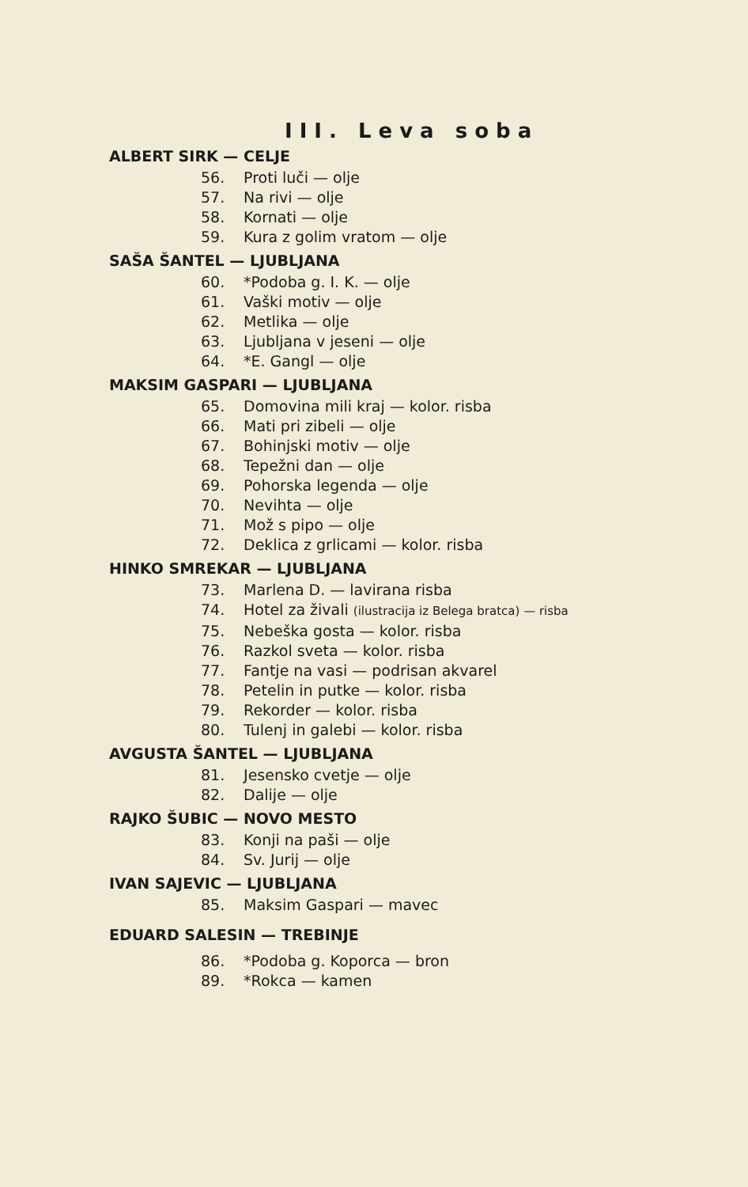III. Leva soba
ALBERT SIRK — CELJE
56. Proti luči — olje
57. Na rivi — olje
58. Kornati — olje
59. Kura z golim vratom — olje
SAŠA ŠANTEL — LJUBLJANA
60. *Podoba g. I. K. — olje
61. Vaški motiv — olje
62. Metlika — olje
63. Ljubljana v jeseni — olje
64. *E. Gangl — olje
MAKSIM GASPARI — LJUBLJANA
65. Domovina mili kraj — kolor. risba
66. Mati pri zibeli — olje
67. Bohinjski motiv — olje
68. Tepežni dan — olje
69. Pohorska legenda — olje
70. Nevihta — olje
71. Mož s pipo — olje
72. Deklica z grlicami — kolor. risba
HINKO SMREKAR — LJUBLJANA
73. Marlena D. — lavirana risba
74. Hotel za živali (ilustracija iz Belega bratca) — risba
75. Nebeška gosta — kolor. risba
76. Razkol sveta — kolor. risba
77. Fantje na vasi — podrisan akvarel
78. Petelin in putke — kolor. risba
79. Rekorder — kolor. risba
80. Tulenj in galebi — kolor. risba
AVGUSTA ŠANTEL — LJUBLJANA
81. Jesensko cvetje — olje
82. Dalije — olje
RAJKO ŠUBIC — NOVO MESTO
83. Konji na paši — olje
84. Sv. Jurij — olje
IVAN SAJEVIC — LJUBLJANA
85. Maksim Gaspari — mavec
EDUARD SALESIN — TREBINJE
86. *Podoba g. Koporca — bron
89. *Rokca — kamen